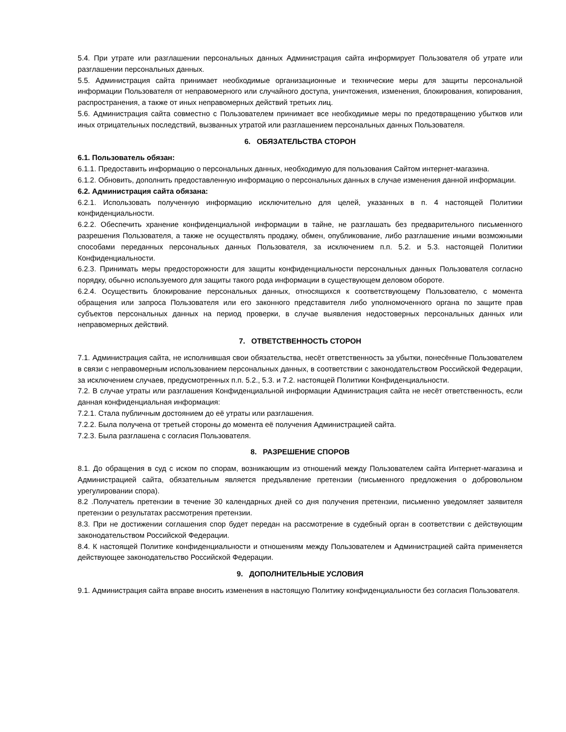5.4. При утрате или разглашении персональных данных Администрация сайта информирует Пользователя об утрате или разглашении персональных данных.
5.5. Администрация сайта принимает необходимые организационные и технические меры для защиты персональной информации Пользователя от неправомерного или случайного доступа, уничтожения, изменения, блокирования, копирования, распространения, а также от иных неправомерных действий третьих лиц.
5.6. Администрация сайта совместно с Пользователем принимает все необходимые меры по предотвращению убытков или иных отрицательных последствий, вызванных утратой или разглашением персональных данных Пользователя.
6. ОБЯЗАТЕЛЬСТВА СТОРОН
6.1. Пользователь обязан:
6.1.1. Предоставить информацию о персональных данных, необходимую для пользования Сайтом интернет-магазина.
6.1.2. Обновить, дополнить предоставленную информацию о персональных данных в случае изменения данной информации.
6.2. Администрация сайта обязана:
6.2.1. Использовать полученную информацию исключительно для целей, указанных в п. 4 настоящей Политики конфиденциальности.
6.2.2. Обеспечить хранение конфиденциальной информации в тайне, не разглашать без предварительного письменного разрешения Пользователя, а также не осуществлять продажу, обмен, опубликование, либо разглашение иными возможными способами переданных персональных данных Пользователя, за исключением п.п. 5.2. и 5.3. настоящей Политики Конфиденциальности.
6.2.3. Принимать меры предосторожности для защиты конфиденциальности персональных данных Пользователя согласно порядку, обычно используемого для защиты такого рода информации в существующем деловом обороте.
6.2.4. Осуществить блокирование персональных данных, относящихся к соответствующему Пользователю, с момента обращения или запроса Пользователя или его законного представителя либо уполномоченного органа по защите прав субъектов персональных данных на период проверки, в случае выявления недостоверных персональных данных или неправомерных действий.
7. ОТВЕТСТВЕННОСТЬ СТОРОН
7.1. Администрация сайта, не исполнившая свои обязательства, несёт ответственность за убытки, понесённые Пользователем в связи с неправомерным использованием персональных данных, в соответствии с законодательством Российской Федерации, за исключением случаев, предусмотренных п.п. 5.2., 5.3. и 7.2. настоящей Политики Конфиденциальности.
7.2. В случае утраты или разглашения Конфиденциальной информации Администрация сайта не несёт ответственность, если данная конфиденциальная информация:
7.2.1. Стала публичным достоянием до её утраты или разглашения.
7.2.2. Была получена от третьей стороны до момента её получения Администрацией сайта.
7.2.3. Была разглашена с согласия Пользователя.
8. РАЗРЕШЕНИЕ СПОРОВ
8.1. До обращения в суд с иском по спорам, возникающим из отношений между Пользователем сайта Интернет-магазина и Администрацией сайта, обязательным является предъявление претензии (письменного предложения о добровольном урегулировании спора).
8.2 .Получатель претензии в течение 30 календарных дней со дня получения претензии, письменно уведомляет заявителя претензии о результатах рассмотрения претензии.
8.3. При не достижении соглашения спор будет передан на рассмотрение в судебный орган в соответствии с действующим законодательством Российской Федерации.
8.4. К настоящей Политике конфиденциальности и отношениям между Пользователем и Администрацией сайта применяется действующее законодательство Российской Федерации.
9. ДОПОЛНИТЕЛЬНЫЕ УСЛОВИЯ
9.1. Администрация сайта вправе вносить изменения в настоящую Политику конфиденциальности без согласия Пользователя.